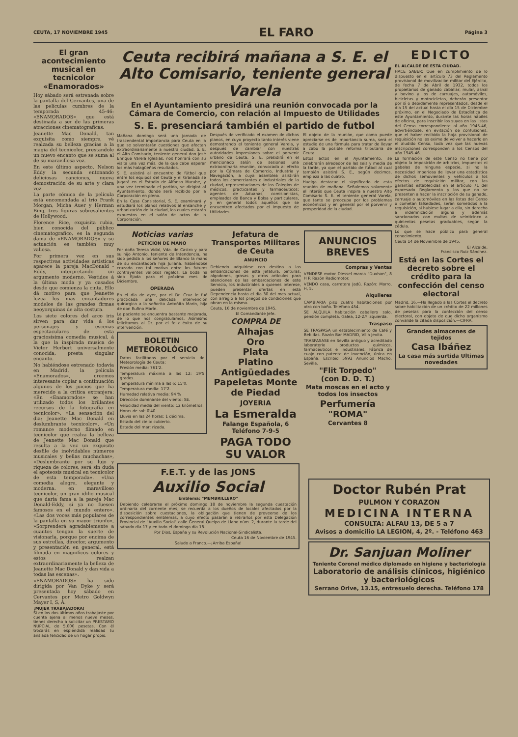CEUTA, 17 NOVIEMBRE 1945 EL FARO Página 3
El gran acontecimiento musical en tecnicolor «Enamorados»
Hoy sábado será estrenada sobre la pantalla del Cervantes, una de las películas cumbres de la temporada 45-46: «ENAMORADOS» que está destinada a ser de las primeras atracciones cinematograficas.
Jeanette Mac Donald, tan exquisita como siempre, vé realzada su belleza gracias a la magia del tecnicolor, prestandole un nuevo encanto que se suma al de su maravillosa voz.
En este último aspecto, Nelson Eddy la secunda entonando deliciosas canciones, nueva demostración de su arte y clara voz.
La parte cómica de la película está encomendada al trio Frank Morgan, Micha Auer y Herman Bing, tres figuras sobresalientes de Hollywood.
Florence Rice, exquisita rubia, bien conocida del público cinematografico, es la segunda dama de «ENAMORADOS» y su actuación es también muy valiosa.
Por primera vez en sus respectivas actividades artisticas aparece la pareja MacDonald - Eddy, interpretando un argumento moderno. Vestidos á la última moda y ya casados desde que comienza la cinta. Ello dá motivo para que Jeanette luzca los mas encantadores modelos de las grandes firmas neoyorquinas de alta costura.
Los siete colores del arco iris sirven para dar vida á los personajes y escenas espectaculares de esta graciosísima comedia musical, á la que la inspirada musica de Victor Herbert universalmente conocida; presta singular encanto.
No habiéndose estrenado todavía en Madrid, la película «Enamorados», creemos interesante copiar a continuación algunos de los juicios que ha merecido a la crítica extranjera: «En «Enamorados» se han utilizado todos los brillantes recursos de la fotografía en tecnicolor», »La sensación del dia: Jeanette Mac Donald en deslumbrante tecnicolor». «Un romance moderno filmado en tecnicolor que realza la belleza de Jeanette Mac Donald que resulta a la vez un exquisito desfile de inolvidables números musicales y bellas muchachas», «Deslumbrante por su lujo y riqueza de colores, será sin duda el apoteosis musical en tecnicolor de esta temporada». «Una comedia alegre, elegante y moderna. en maravilloso tecnicolor, un gran idilio musical que daria fama a la pareja Mac Donald-Eddy, si ya no fuesen famosos en el mundo entero». «Las dos voces más populares de la pantalla en su mayor triunfo», »Sorprenderá agradablemente a cuantos tengan la suerte de visionarla, porque por encima de sus estrellas, director, argumento y presentación en general, está filmada en magnificos colores y estos realzan extraordinariamente la belleza de Jeanette Mac Donald y dan vida a todas las escenas».
«ENAMORADOS» ha sido dirigida por Van Dyke y será presentada hoy sábado en Cervantes por Metro Goldwyn Mayer I, S, A.
¡MUJER TRABAJADORA!
Si en los dos últimos años trabajaste por cuenta ajena al menos nueve meses, tienes derecho a solicitar un PRESTAMO NUPCIAL de 5.000 pesetas. Con él trocarás en espléndida realidad tu ansiada felicidad de un hogar propio.
Ceuta recibirá mañana a S. E. el Alto Comisario, teniente general Varela
En el Ayuntamiento presidirá una reunión convocada por la Cámara de Comercio, con relación al Impuesto de Utilidades
S. E. presenciará también el partido de futbol
Mañana domingo será una jornada de trascendental importancia para Ceuta en la que se solventarán cuestiones que afectan extraordinariamente a nuestra ciudad. S. E. el Alto Comisario, teniente general don José Enrique Varela Iglesias, nos honrará con su visita una vez más, de la que cabe esperar los más halagüeños resultados.
S. E. asistirá al encuentro de fútbol que entre los equipos del Ceuta y el Granada se jugará en el Estadio de Alfonso Murube, y una vez terminado el partido, se dirigirá al Ayuntamiento, donde será recibido por la Corporación en pleno.
En la Casa Consistorial, S. E. examinará y estudiará los planos relativos al ensanche y urbanización de la ciudad, los cuales estarán expuestos en el salón de actos de la Corporación.
Después de verificado el examen de dichos planos, en cuyo proyecto tanto interés viene demostrando el teniente general Varela, y después de cambiar con nuestras autoridades impresiones sobre el porvenir urbano de Ceuta, S. E. presidirá en el mencionado salón de sesiones una extraordinaria reunión, convocada al efecto por la Cámara de Comercio, Industria y Navegación, a cuya asamblea asistirán todos los comerciantes o industriales de la ciudad, representaciones de los Colegios de médicos, practicantes y farmacéuticos; agentes de Aduanas, comisionistas, empleados de Banca y Bolsa y particulares, y en general todos aquellos que se encuentren afectados por el Impuesto de Utilidades.
El objeto de la reunión, que como puede apreciarse es de importancia suma, será el estudio de una fórmula para tratar de llevar a cabo la posible reforma tributaria de Ceuta.
Estos actos en el Ayuntamiento, se celebrarán alrededor de las seis y media de la tarde, ya que el partido de fútbol al cual también asistirá S. E., según decimos, empieza a las cuatro.
Huelga destacar el significado de esta reunión de mañana. Señalemos solamente el interés que Ceuta inspira a nuestro Alto Comisario S. E. el teniente general Varela, que tanto se preocupa por los problemas económicos y en general por el porvenir y prosperidad de la ciudad.
Noticias varias
PETICION DE MANO
Por doña Teresa Vidal, Vda. de Castro y para su hijo Antonio, teniente de Intendencia, ha sido pedida a los señores de Blanco la mano de su encantadora hija Juliana. habiéndose cruzado con tal motivo entre los futuros contrayentes valiosos regalos. La boda ha sido fijada para el próximo mes de Diciembre.
OPERADA
En el día de ayer, por el Dr. Cruz le fué practicada una delicada intervención quirúrgica a la señorita Antoñita Marín, hija de don Rufino Marín.
La paciente se encuentra bastante mejorada, de lo que nos congratulamos. Asimismo felicitamos al Dr. por el feliz éxito de su intervención.
BOLETIN METEOROLÓGICO
Datos facilitados por el servicio de Meteorología de Ceuta:
Presión media: 761'2.
Temperatura máxima a las 12: 19'5 grados.
Temperatura mínima a las 6: 15'0.
Temperatura media: 17'2.
Humedad relativa media: 94 %
Dirección dominante del viento: SE.
Velocidad media del viento: 12 kilómetros.
Horas de sol: 0'40.
Lluvia en las 24 horas: 1 décima.
Estado del cielo: cubierto.
Estado del mar: rizada.
Jefatura de Transportes Militares de Ceuta
ANUNCIO
Debiendo adquirirse con destino a las embarcaciones de esta Jefatura, pinturas, algodones, grasas y otros artículos para atenciones de las embarcaciones de este Servicio, los industriales a quienes interese, pueden presentar ofertas en esta Dependencia hasta el día 30 del mes actual, con arreglo a los pliegos de condiciones que obran en la misma.
Ceuta, 16 de noviembre de 1945.
El Comandante Jefe.
COMPRA DE
Alhajas
Oro
Plata
Platino
Antigüedades
Papeletas Monte de Piedad
JOYERIA
La Esmeralda
Falange Española, 6
Teléfono 7-9-5
PAGA TODO SU VALOR
ANUNCIOS BREVES
Compras y Ventas
VENDESE motor Diessel marca "Duxhan", 8 H P. Razón Radiomotor.
VENDO casa, carretera Jadú. Razón: Morro, H, 5.
Alquileres
CAMBIARIA piso cuatro habitaciones por otro con baño. Teléfono 454.
SE ALQUILA habitación caballero solo, pensión completa. Galea, 12-2.º izquierda.
Traspaso
SE TRASPASA un establecimiento de Café y Bebidas. Razón Bar MADRID, Villa Jevita.
TRASPASASE en Sevilla antiguo y acreditado laboratorio productos químicos, farmacéuticos e industriales. Fábrica de cuajo con patente de invención, única en España. Escribid 5992 Anuncios Macho. Sevilla.
"Flit Torpedo"
(con D. D. T.)
Mata moscas en el acto y todos los insectos
Perfumería "ROMA"
Cervantes 8
F.E.T. y de las JONS
Auxilio Social
Emblema: "MEMBRILLERO"
Debiendo celebrarse el próximo domingo 18 de noviembre la segunda cuestación ordinaria del corriente mes, se recuerda a los dueños de locales afectados por la disposición sobre cuestaciones, la obligación que tienen de proveerse de los correspondientes emblemas, a cuyo efecto pasarán a retirarlos por esta Delegación Provincial de "Auxilio Social" calle General Queipo de Llano núm. 2, durante la tarde del sábado día 17 y en todo el domingo día 18.
Por Dios, España y su Revolución Nacional-Sindicalista.
Ceuta 16 de Noviembre de 1945.
Saludo a Franco.—¡Arriba España!
EDICTO
EL ALCALDE DE ESTA CIUDAD.
HACE SABER: Que en cumplimiento de lo dispuesto en el artículo 73 del Reglamento provisional de movilización militar del Ejército, de fecha 7 de Abril de 1932, todos los propietarios de ganado caballar, mular, asnal y bovino y los de carruajes, automóviles, bicicletas y motocicletas, deberán presentar por sí o debidamente representados, desde el día 15 del actual hasta el día 15 de Diciembre próximo, en el Negociado de Estadística de este Ayuntamiento, durante las horas hábiles de oficina, para inscribir los suyos en las listas del Censo correspondiente al año 1945-46, advirtiéndose, en evitación de confusiones, que el haber recibido la hoja provisional de requisición no les exime de volver a hacerlo en el aludido Censo, toda vez que las nuevas inscripciones corresponden a los Censos del año 1945-46.
La formación de este Censo no tiene por objeto la imposición de arbitrios, impuestos ni gabelas de ninguna especie, si no la necesidad imperiosa de llevar una estadística de dichos semovientes y vehículos a los efectos de requisición militar, con las garantías establecidas en el artículo 71 del expresado Reglamento y los que no se presenten a hacer la inscripción de su ganado, carruaje o automóviles en las listas del Censo o cometan falsedades, serán sometidos a la requisición, si hubiese lugar a ella, sin derecho a indemnización alguna y además sancionados con multas de veinticinco a quinientas pesetas graduables, según la cédula.
Lo que se hace público para general conocimiento.
Ceuta 14 de Noviembre de 1945.
El Alcalde,
Francisco Ruiz Sánchez.
Está en las Cortes el decreto sobre el crédito para la confección del censo electoral
Madrid, 16.—Ha llegado a las Cortes el decreto sobre habilitación de un crédito de 22 millones de pesetas para la confección del censo electoral, con objeto de que dicho organismo convalide la citada disposición.—CIFRA.
Grandes almacenes de tejidos
Casa Ibáñez
La casa más surtida Ultimas novedades
Doctor Rubén Prat
PULMON Y CORAZON
MEDICINA INTERNA
CONSULTA: ALFAU 13, DE 5 a 7
Avisos a domicilio LA LEGION, 4, 2º. - Teléfono 463
Dr. Sanjuan Moliner
Teniente Coronel médico diplomado en higiene y bacteriología
Laboratorio de análisis clínicos, higiénico y bacteriológicos
Serrano Orive, 13.15, entresuelo derecha. Teléfono 178